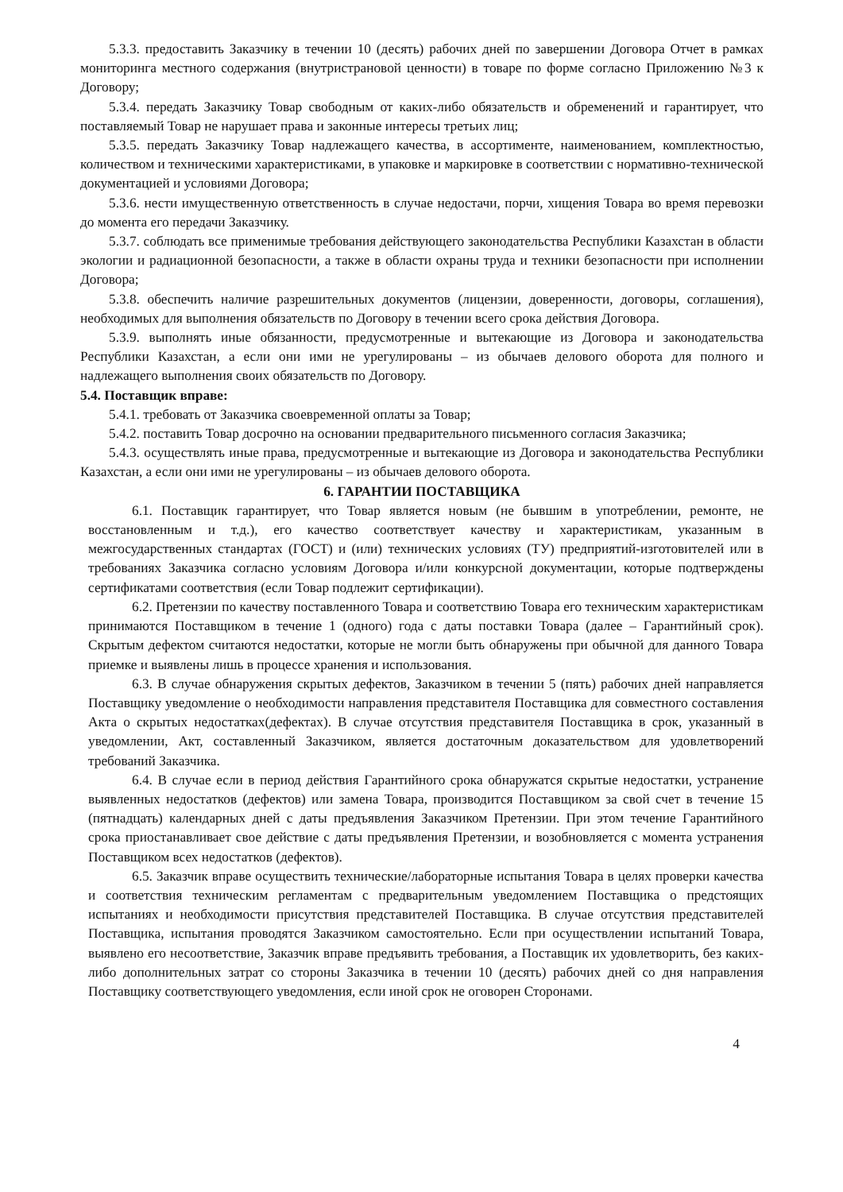5.3.3. предоставить Заказчику в течении 10 (десять) рабочих дней по завершении Договора Отчет в рамках мониторинга местного содержания (внутристрановой ценности) в товаре по форме согласно Приложению №3 к Договору;
5.3.4. передать Заказчику Товар свободным от каких-либо обязательств и обременений и гарантирует, что поставляемый Товар не нарушает права и законные интересы третьих лиц;
5.3.5. передать Заказчику Товар надлежащего качества, в ассортименте, наименованием, комплектностью, количеством и техническими характеристиками, в упаковке и маркировке в соответствии с нормативно-технической документацией и условиями Договора;
5.3.6. нести имущественную ответственность в случае недостачи, порчи, хищения Товара во время перевозки до момента его передачи Заказчику.
5.3.7. соблюдать все применимые требования действующего законодательства Республики Казахстан в области экологии и радиационной безопасности, а также в области охраны труда и техники безопасности при исполнении Договора;
5.3.8. обеспечить наличие разрешительных документов (лицензии, доверенности, договоры, соглашения), необходимых для выполнения обязательств по Договору в течении всего срока действия Договора.
5.3.9. выполнять иные обязанности, предусмотренные и вытекающие из Договора и законодательства Республики Казахстан, а если они ими не урегулированы – из обычаев делового оборота для полного и надлежащего выполнения своих обязательств по Договору.
5.4. Поставщик вправе:
5.4.1. требовать от Заказчика своевременной оплаты за Товар;
5.4.2. поставить Товар досрочно на основании предварительного письменного согласия Заказчика;
5.4.3. осуществлять иные права, предусмотренные и вытекающие из Договора и законодательства Республики Казахстан, а если они ими не урегулированы – из обычаев делового оборота.
6. ГАРАНТИИ ПОСТАВЩИКА
6.1. Поставщик гарантирует, что Товар является новым (не бывшим в употреблении, ремонте, не восстановленным и т.д.), его качество соответствует качеству и характеристикам, указанным в межгосударственных стандартах (ГОСТ) и (или) технических условиях (ТУ) предприятий-изготовителей или в требованиях Заказчика согласно условиям Договора и/или конкурсной документации, которые подтверждены сертификатами соответствия (если Товар подлежит сертификации).
6.2. Претензии по качеству поставленного Товара и соответствию Товара его техническим характеристикам принимаются Поставщиком в течение 1 (одного) года с даты поставки Товара (далее – Гарантийный срок). Скрытым дефектом считаются недостатки, которые не могли быть обнаружены при обычной для данного Товара приемке и выявлены лишь в процессе хранения и использования.
6.3. В случае обнаружения скрытых дефектов, Заказчиком в течении 5 (пять) рабочих дней направляется Поставщику уведомление о необходимости направления представителя Поставщика для совместного составления Акта о скрытых недостатках(дефектах). В случае отсутствия представителя Поставщика в срок, указанный в уведомлении, Акт, составленный Заказчиком, является достаточным доказательством для удовлетворений требований Заказчика.
6.4. В случае если в период действия Гарантийного срока обнаружатся скрытые недостатки, устранение выявленных недостатков (дефектов) или замена Товара, производится Поставщиком за свой счет в течение 15 (пятнадцать) календарных дней с даты предъявления Заказчиком Претензии. При этом течение Гарантийного срока приостанавливает свое действие с даты предъявления Претензии, и возобновляется с момента устранения Поставщиком всех недостатков (дефектов).
6.5. Заказчик вправе осуществить технические/лабораторные испытания Товара в целях проверки качества и соответствия техническим регламентам с предварительным уведомлением Поставщика о предстоящих испытаниях и необходимости присутствия представителей Поставщика. В случае отсутствия представителей Поставщика, испытания проводятся Заказчиком самостоятельно. Если при осуществлении испытаний Товара, выявлено его несоответствие, Заказчик вправе предъявить требования, а Поставщик их удовлетворить, без каких-либо дополнительных затрат со стороны Заказчика в течении 10 (десять) рабочих дней со дня направления Поставщику соответствующего уведомления, если иной срок не оговорен Сторонами.
4